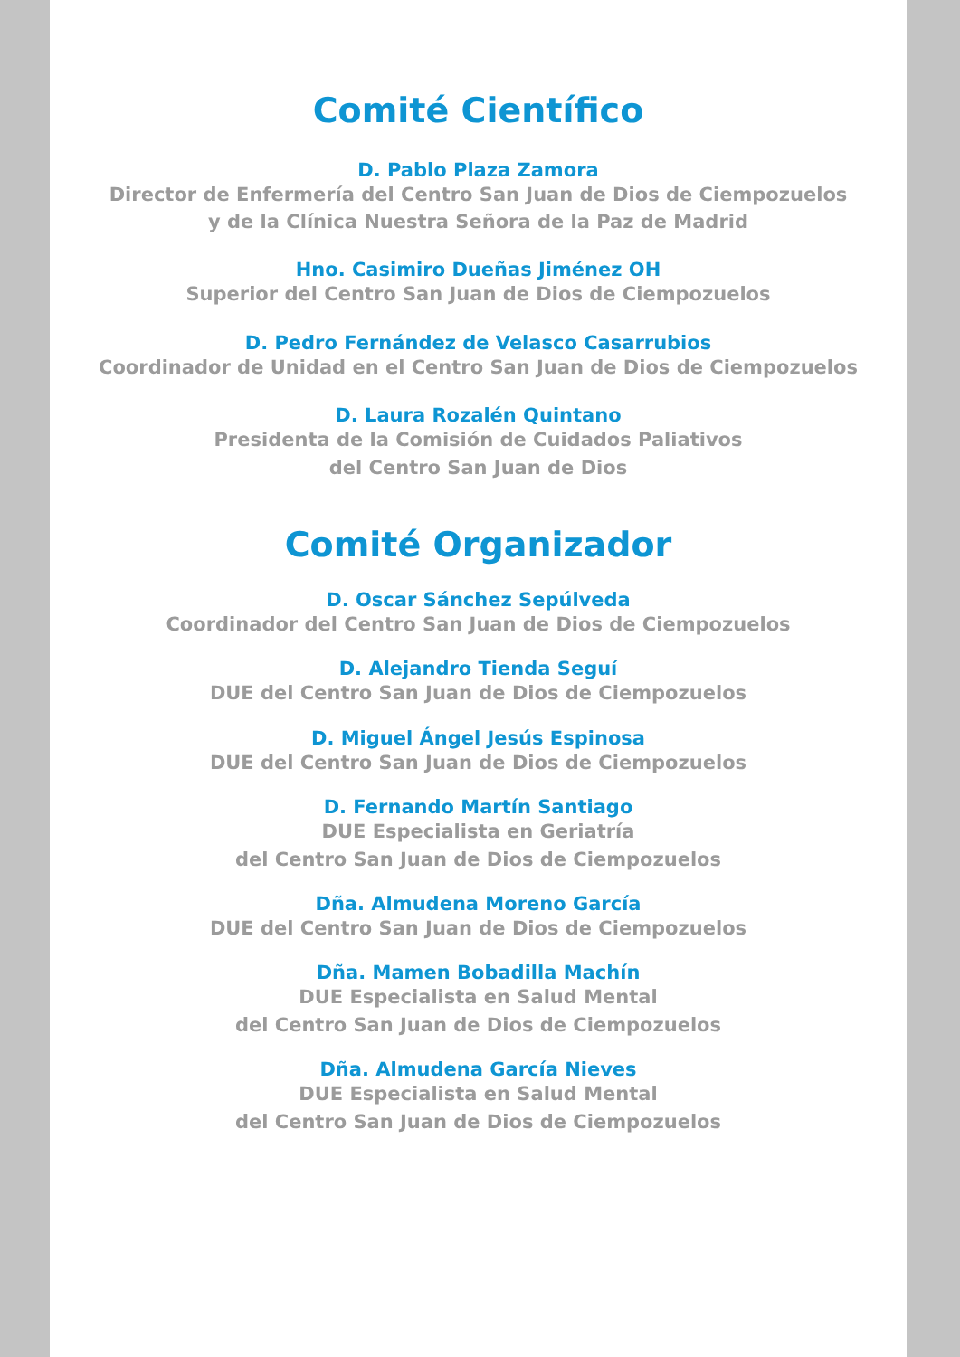Comité Científico
D. Pablo Plaza Zamora
Director de Enfermería del Centro San Juan de Dios de Ciempozuelos
y de la Clínica Nuestra Señora de la Paz de Madrid
Hno. Casimiro Dueñas Jiménez OH
Superior del Centro San Juan de Dios de Ciempozuelos
D. Pedro Fernández de Velasco Casarrubios
Coordinador de Unidad en el Centro San Juan de Dios de Ciempozuelos
D. Laura Rozalén Quintano
Presidenta de la Comisión de Cuidados Paliativos
del Centro San Juan de Dios
Comité Organizador
D. Oscar Sánchez Sepúlveda
Coordinador del Centro San Juan de Dios de Ciempozuelos
D. Alejandro Tienda Seguí
DUE del Centro San Juan de Dios de Ciempozuelos
D. Miguel Ángel Jesús Espinosa
DUE del Centro San Juan de Dios de Ciempozuelos
D. Fernando Martín Santiago
DUE Especialista en Geriatría
del Centro San Juan de Dios de Ciempozuelos
Dña. Almudena Moreno García
DUE del Centro San Juan de Dios de Ciempozuelos
Dña. Mamen Bobadilla Machín
DUE Especialista en Salud Mental
del Centro San Juan de Dios de Ciempozuelos
Dña. Almudena García Nieves
DUE Especialista en Salud Mental
del Centro San Juan de Dios de Ciempozuelos